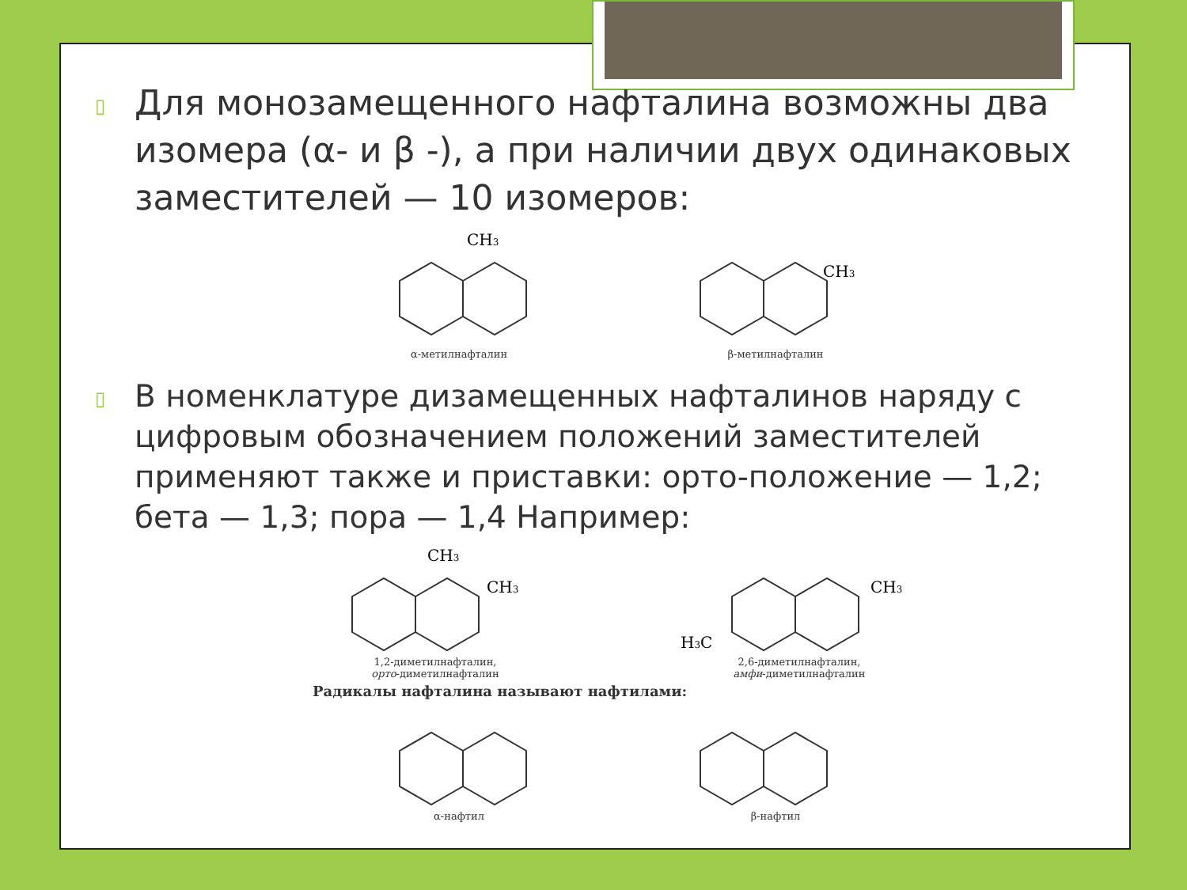▯ Для монозамещенного нафталина возможны два изомера (α- и β -), а при наличии двух одинаковых заместителей — 10 изомеров:
CH3
α-метилнафталин
CH3
β-метилнафталин
▯ В номенклатуре дизамещенных нафталинов наряду с цифровым обозначением положений заместителей применяют также и приставки: орто-положение — 1,2; бета — 1,3; пора — 1,4 Например:
CH3
CH3
1,2-диметилнафталин,
орто-диметилнафталин
CH3
H3C
2,6-диметилнафталин,
амфи-диметилнафталин
Радикалы нафталина называют нафтилами:
α-нафтил β-нафтил